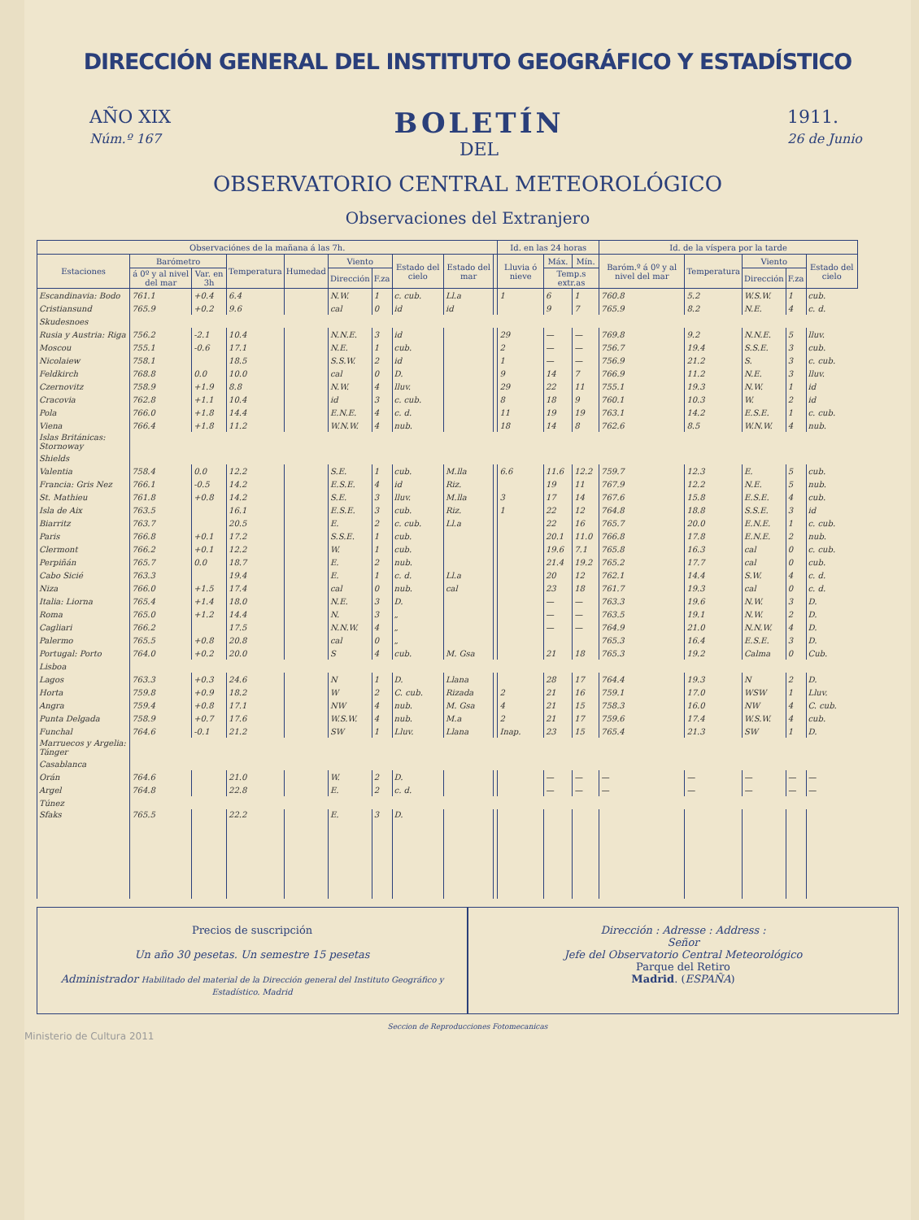DIRECCIÓN GENERAL DEL INSTITUTO GEOGRÁFICO Y ESTADÍSTICO
AÑO XIX
Núm.º 167
BOLETÍN
DEL
1911.
26 de Junio
OBSERVATORIO CENTRAL METEOROLÓGICO
Observaciones del Extranjero
| Observaciónes de la mañana á las 7h. | | | | | | | | | | Id. en las 24 horas | | | Id. de la víspera por la tarde | | | | |
| --- | --- | --- | --- | --- | --- | --- | --- | --- | --- | --- | --- | --- | --- | --- | --- | --- | --- |
| Estaciones | Barómetro | | Temperatura | Humedad | Viento | | Estado del cielo | Estado del mar | | Lluvia ó nieve | Máx. | Mín. | Baróm.º á 0º y al nivel del mar | Temperatura | Viento | | Estado del cielo |
| | á 0º y al nivel del mar | Var. en 3h | | | Dirección | F.za | | | | | Temp.s extr.as | | | | Dirección | F.za | |
| Escandinavia: Bodo | 761.1 | +0.4 | 6.4 | | N.W. | 1 | c. cub. | Ll.a | | 1 | 6 | 1 | 760.8 | 5.2 | W.S.W. | 1 | cub. |
| Cristiansund | 765.9 | +0.2 | 9.6 | | cal | 0 | id | id | | | 9 | 7 | 765.9 | 8.2 | N.E. | 4 | c. d. |
| Skudesnoes | | | | | | | | | | | | | | | | | |
| Rusia y Austria: Riga | 756.2 | -2.1 | 10.4 | | N.N.E. | 3 | id | | | 29 | — | — | 769.8 | 9.2 | N.N.E. | 5 | lluv. |
| Moscou | 755.1 | -0.6 | 17.1 | | N.E. | 1 | cub. | | | 2 | — | — | 756.7 | 19.4 | S.S.E. | 3 | cub. |
| Nicolaiew | 758.1 | | 18.5 | | S.S.W. | 2 | id | | | 1 | — | — | 756.9 | 21.2 | S. | 3 | c. cub. |
| Feldkirch | 768.8 | 0.0 | 10.0 | | cal | 0 | D. | | | 9 | 14 | 7 | 766.9 | 11.2 | N.E. | 3 | lluv. |
| Czernovitz | 758.9 | +1.9 | 8.8 | | N.W. | 4 | lluv. | | | 29 | 22 | 11 | 755.1 | 19.3 | N.W. | 1 | id |
| Cracovia | 762.8 | +1.1 | 10.4 | | id | 3 | c. cub. | | | 8 | 18 | 9 | 760.1 | 10.3 | W. | 2 | id |
| Pola | 766.0 | +1.8 | 14.4 | | E.N.E. | 4 | c. d. | | | 11 | 19 | 19 | 763.1 | 14.2 | E.S.E. | 1 | c. cub. |
| Viena | 766.4 | +1.8 | 11.2 | | W.N.W. | 4 | nub. | | | 18 | 14 | 8 | 762.6 | 8.5 | W.N.W. | 4 | nub. |
| Islas Británicas: Stornoway | | | | | | | | | | | | | | | | | |
| Shields | | | | | | | | | | | | | | | | | |
| Valentia | 758.4 | 0.0 | 12.2 | | S.E. | 1 | cub. | M.lla | | 6.6 | 11.6 | 12.2 | 759.7 | 12.3 | E. | 5 | cub. |
| Francia: Gris Nez | 766.1 | -0.5 | 14.2 | | E.S.E. | 4 | id | Riz. | | | 19 | 11 | 767.9 | 12.2 | N.E. | 5 | nub. |
| St. Mathieu | 761.8 | +0.8 | 14.2 | | S.E. | 3 | lluv. | M.lla | | 3 | 17 | 14 | 767.6 | 15.8 | E.S.E. | 4 | cub. |
| Isla de Aix | 763.5 | | 16.1 | | E.S.E. | 3 | cub. | Riz. | | 1 | 22 | 12 | 764.8 | 18.8 | S.S.E. | 3 | id |
| Biarritz | 763.7 | | 20.5 | | E. | 2 | c. cub. | Ll.a | | | 22 | 16 | 765.7 | 20.0 | E.N.E. | 1 | c. cub. |
| Paris | 766.8 | +0.1 | 17.2 | | S.S.E. | 1 | cub. | | | | 20.1 | 11.0 | 766.8 | 17.8 | E.N.E. | 2 | nub. |
| Clermont | 766.2 | +0.1 | 12.2 | | W. | 1 | cub. | | | | 19.6 | 7.1 | 765.8 | 16.3 | cal | 0 | c. cub. |
| Perpiñán | 765.7 | 0.0 | 18.7 | | E. | 2 | nub. | | | | 21.4 | 19.2 | 765.2 | 17.7 | cal | 0 | cub. |
| Cabo Sicié | 763.3 | | 19.4 | | E. | 1 | c. d. | Ll.a | | | 20 | 12 | 762.1 | 14.4 | S.W. | 4 | c. d. |
| Niza | 766.0 | +1.5 | 17.4 | | cal | 0 | nub. | cal | | | 23 | 18 | 761.7 | 19.3 | cal | 0 | c. d. |
| Italia: Liorna | 765.4 | +1.4 | 18.0 | | N.E. | 3 | D. | | | | — | — | 763.3 | 19.6 | N.W. | 3 | D. |
| Roma | 765.0 | +1.2 | 14.4 | | N. | 3 | „ | | | | — | — | 763.5 | 19.1 | N.W. | 2 | D. |
| Cagliari | 766.2 | | 17.5 | | N.N.W. | 4 | „ | | | | — | — | 764.9 | 21.0 | N.N.W. | 4 | D. |
| Palermo | 765.5 | +0.8 | 20.8 | | cal | 0 | „ | | | | | | 765.3 | 16.4 | E.S.E. | 3 | D. |
| Portugal: Porto | 764.0 | +0.2 | 20.0 | | S | 4 | cub. | M. Gsa | | | 21 | 18 | 765.3 | 19.2 | Calma | 0 | Cub. |
| Lisboa | | | | | | | | | | | | | | | | | |
| Lagos | 763.3 | +0.3 | 24.6 | | N | 1 | D. | Llana | | | 28 | 17 | 764.4 | 19.3 | N | 2 | D. |
| Horta | 759.8 | +0.9 | 18.2 | | W | 2 | C. cub. | Rizada | | 2 | 21 | 16 | 759.1 | 17.0 | WSW | 1 | Lluv. |
| Angra | 759.4 | +0.8 | 17.1 | | NW | 4 | nub. | M. Gsa | | 4 | 21 | 15 | 758.3 | 16.0 | NW | 4 | C. cub. |
| Punta Delgada | 758.9 | +0.7 | 17.6 | | W.S.W. | 4 | nub. | M.a | | 2 | 21 | 17 | 759.6 | 17.4 | W.S.W. | 4 | cub. |
| Funchal | 764.6 | -0.1 | 21.2 | | SW | 1 | Lluv. | Llana | | Inap. | 23 | 15 | 765.4 | 21.3 | SW | 1 | D. |
| Marruecos y Argelia: Tánger | | | | | | | | | | | | | | | | | |
| Casablanca | | | | | | | | | | | | | | | | | |
| Orán | 764.6 | | 21.0 | | W. | 2 | D. | | | | — | — | — | — | — | — | — |
| Argel | 764.8 | | 22.8 | | E. | 2 | c. d. | | | | — | — | — | — | — | — | — |
| Túnez | | | | | | | | | | | | | | | | | |
| Sfaks | 765.5 | | 22.2 | | E. | 3 | D. | | | | | | | | | | |
Precios de suscripción
Un año 30 pesetas. Un semestre 15 pesetas
Administrador Habilitado del material de la Dirección general del Instituto Geográfico y Estadístico. Madrid
Dirección : Adresse : Address :
Señor
Jefe del Observatorio Central Meteorológico
Parque del Retiro
Madrid. (ESPAÑA)
Seccion de Reproducciones Fotomecanicas
Ministerio de Cultura 2011